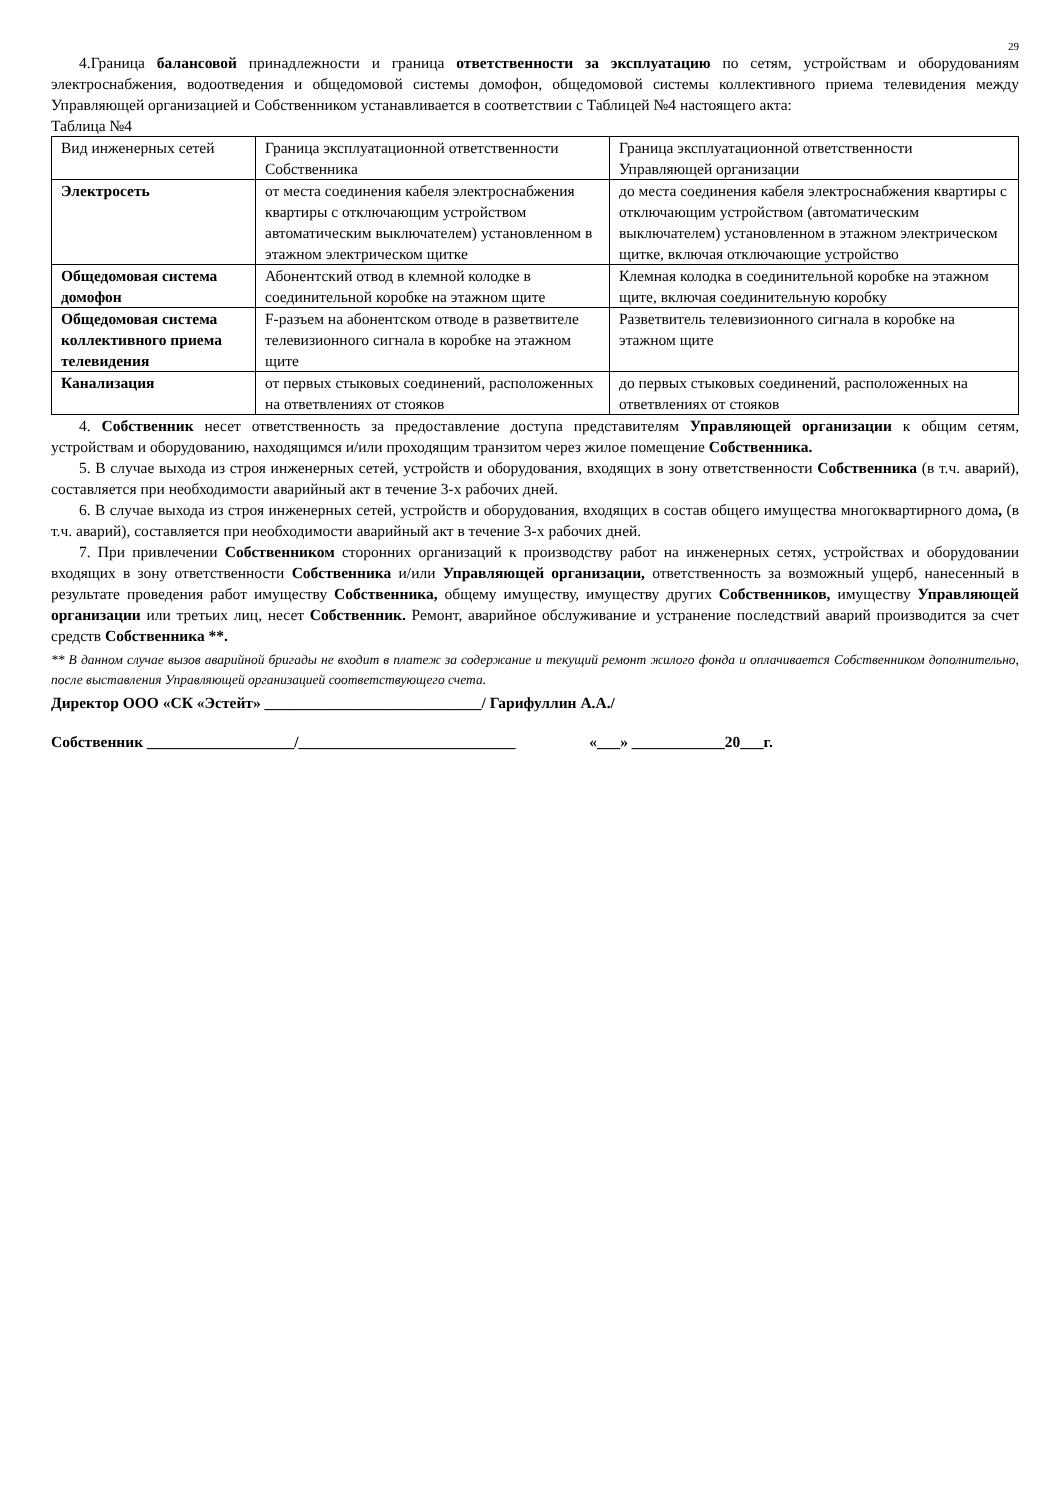29
4.Граница балансовой принадлежности и граница ответственности за эксплуатацию по сетям, устройствам и оборудованиям электроснабжения, водоотведения и общедомовой системы домофон, общедомовой системы коллективного приема телевидения между Управляющей организацией и Собственником устанавливается в соответствии с Таблицей №4 настоящего акта:
Таблица №4
| Вид инженерных сетей | Граница эксплуатационной ответственности Собственника | Граница эксплуатационной ответственности Управляющей организации |
| Электросеть | от места соединения кабеля электроснабжения квартиры с отключающим устройством автоматическим выключателем) установленном в этажном электрическом щитке | до места соединения кабеля электроснабжения квартиры с отключающим устройством (автоматическим выключателем) установленном в этажном электрическом щитке, включая отключающие устройство |
| Общедомовая система домофон | Абонентский отвод в клемной колодке в соединительной коробке на этажном щите | Клемная колодка в соединительной коробке на этажном щите, включая соединительную коробку |
| Общедомовая система коллективного приема телевидения | F-разъем на абонентском отводе в разветвителе телевизионного сигнала в коробке на этажном щите | Разветвитель телевизионного сигнала в коробке на этажном щите |
| Канализация | от первых стыковых соединений, расположенных на ответвлениях от стояков | до первых стыковых соединений, расположенных на ответвлениях от стояков |
4. Собственник несет ответственность за предоставление доступа представителям Управляющей организации к общим сетям, устройствам и оборудованию, находящимся и/или проходящим транзитом через жилое помещение Собственника.
5. В случае выхода из строя инженерных сетей, устройств и оборудования, входящих в зону ответственности Собственника (в т.ч. аварий), составляется при необходимости аварийный акт в течение 3-х рабочих дней.
6. В случае выхода из строя инженерных сетей, устройств и оборудования, входящих в состав общего имущества многоквартирного дома, (в т.ч. аварий), составляется при необходимости аварийный акт в течение 3-х рабочих дней.
7. При привлечении Собственником сторонних организаций к производству работ на инженерных сетях, устройствах и оборудовании входящих в зону ответственности Собственника и/или Управляющей организации, ответственность за возможный ущерб, нанесенный в результате проведения работ имуществу Собственника, общему имуществу, имуществу других Собственников, имуществу Управляющей организации или третьих лиц, несет Собственник. Ремонт, аварийное обслуживание и устранение последствий аварий производится за счет средств Собственника **.
** В данном случае вызов аварийной бригады не входит в платеж за содержание и текущий ремонт жилого фонда и оплачивается Собственником дополнительно, после выставления Управляющей организацией соответствующего счета.
Директор ООО «СК «Эстейт» ____________________________/ Гарифуллин А.А./
Собственник ___________________/____________________________ «___» ____________20___г.